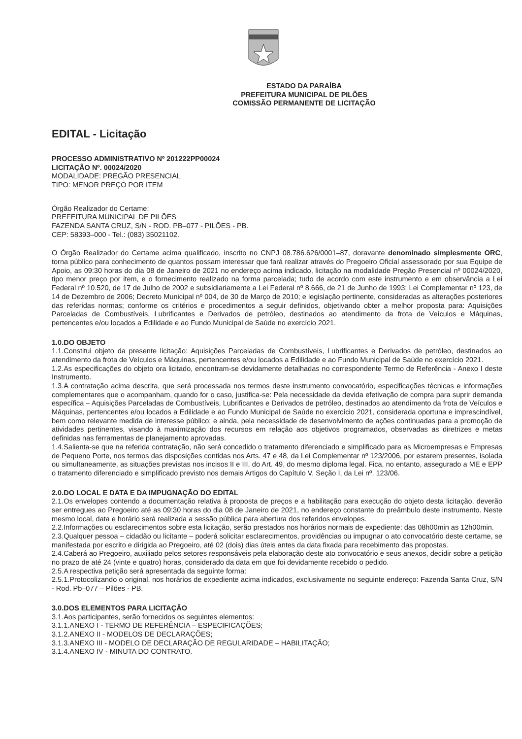ESTADO DA PARAÍBA
PREFEITURA MUNICIPAL DE PILÕES
COMISSÃO PERMANENTE DE LICITAÇÃO
EDITAL - Licitação
PROCESSO ADMINISTRATIVO Nº 201222PP00024
LICITAÇÃO Nº. 00024/2020
MODALIDADE: PREGÃO PRESENCIAL
TIPO: MENOR PREÇO POR ITEM
Órgão Realizador do Certame:
PREFEITURA MUNICIPAL DE PILÕES
FAZENDA SANTA CRUZ, S/N - ROD. PB–077 - PILÕES - PB.
CEP: 58393–000 - Tel.: (083) 35021102.
O Órgão Realizador do Certame acima qualificado, inscrito no CNPJ 08.786.626/0001–87, doravante denominado simplesmente ORC, torna público para conhecimento de quantos possam interessar que fará realizar através do Pregoeiro Oficial assessorado por sua Equipe de Apoio, as 09:30 horas do dia 08 de Janeiro de 2021 no endereço acima indicado, licitação na modalidade Pregão Presencial nº 00024/2020, tipo menor preço por item, e o fornecimento realizado na forma parcelada; tudo de acordo com este instrumento e em observância a Lei Federal nº 10.520, de 17 de Julho de 2002 e subsidiariamente a Lei Federal nº 8.666, de 21 de Junho de 1993; Lei Complementar nº 123, de 14 de Dezembro de 2006; Decreto Municipal nº 004, de 30 de Março de 2010; e legislação pertinente, consideradas as alterações posteriores das referidas normas; conforme os critérios e procedimentos a seguir definidos, objetivando obter a melhor proposta para: Aquisições Parceladas de Combustíveis, Lubrificantes e Derivados de petróleo, destinados ao atendimento da frota de Veículos e Máquinas, pertencentes e/ou locados a Edilidade e ao Fundo Municipal de Saúde no exercício 2021.
1.0.DO OBJETO
1.1.Constitui objeto da presente licitação: Aquisições Parceladas de Combustíveis, Lubrificantes e Derivados de petróleo, destinados ao atendimento da frota de Veículos e Máquinas, pertencentes e/ou locados a Edilidade e ao Fundo Municipal de Saúde no exercício 2021.
1.2.As especificações do objeto ora licitado, encontram-se devidamente detalhadas no correspondente Termo de Referência - Anexo I deste Instrumento.
1.3.A contratação acima descrita, que será processada nos termos deste instrumento convocatório, especificações técnicas e informações complementares que o acompanham, quando for o caso, justifica-se: Pela necessidade da devida efetivação de compra para suprir demanda específica – Aquisições Parceladas de Combustíveis, Lubrificantes e Derivados de petróleo, destinados ao atendimento da frota de Veículos e Máquinas, pertencentes e/ou locados a Edilidade e ao Fundo Municipal de Saúde no exercício 2021, considerada oportuna e imprescindível, bem como relevante medida de interesse público; e ainda, pela necessidade de desenvolvimento de ações continuadas para a promoção de atividades pertinentes, visando à maximização dos recursos em relação aos objetivos programados, observadas as diretrizes e metas definidas nas ferramentas de planejamento aprovadas.
1.4.Salienta-se que na referida contratação, não será concedido o tratamento diferenciado e simplificado para as Microempresas e Empresas de Pequeno Porte, nos termos das disposições contidas nos Arts. 47 e 48, da Lei Complementar nº 123/2006, por estarem presentes, isolada ou simultaneamente, as situações previstas nos incisos II e III, do Art. 49, do mesmo diploma legal. Fica, no entanto, assegurado a ME e EPP o tratamento diferenciado e simplificado previsto nos demais Artigos do Capítulo V, Seção I, da Lei nº. 123/06.
2.0.DO LOCAL E DATA E DA IMPUGNAÇÃO DO EDITAL
2.1.Os envelopes contendo a documentação relativa à proposta de preços e a habilitação para execução do objeto desta licitação, deverão ser entregues ao Pregoeiro até as 09:30 horas do dia 08 de Janeiro de 2021, no endereço constante do preâmbulo deste instrumento. Neste mesmo local, data e horário será realizada a sessão pública para abertura dos referidos envelopes.
2.2.Informações ou esclarecimentos sobre esta licitação, serão prestados nos horários normais de expediente: das 08h00min as 12h00min.
2.3.Qualquer pessoa – cidadão ou licitante – poderá solicitar esclarecimentos, providências ou impugnar o ato convocatório deste certame, se manifestada por escrito e dirigida ao Pregoeiro, até 02 (dois) dias úteis antes da data fixada para recebimento das propostas.
2.4.Caberá ao Pregoeiro, auxiliado pelos setores responsáveis pela elaboração deste ato convocatório e seus anexos, decidir sobre a petição no prazo de até 24 (vinte e quatro) horas, considerado da data em que foi devidamente recebido o pedido.
2.5.A respectiva petição será apresentada da seguinte forma:
2.5.1.Protocolizando o original, nos horários de expediente acima indicados, exclusivamente no seguinte endereço: Fazenda Santa Cruz, S/N - Rod. Pb–077 – Pilões - PB.
3.0.DOS ELEMENTOS PARA LICITAÇÃO
3.1.Aos participantes, serão fornecidos os seguintes elementos:
3.1.1.ANEXO I - TERMO DE REFERÊNCIA – ESPECIFICAÇÕES;
3.1.2.ANEXO II - MODELOS DE DECLARAÇÕES;
3.1.3.ANEXO III - MODELO DE DECLARAÇÃO DE REGULARIDADE – HABILITAÇÃO;
3.1.4.ANEXO IV - MINUTA DO CONTRATO.